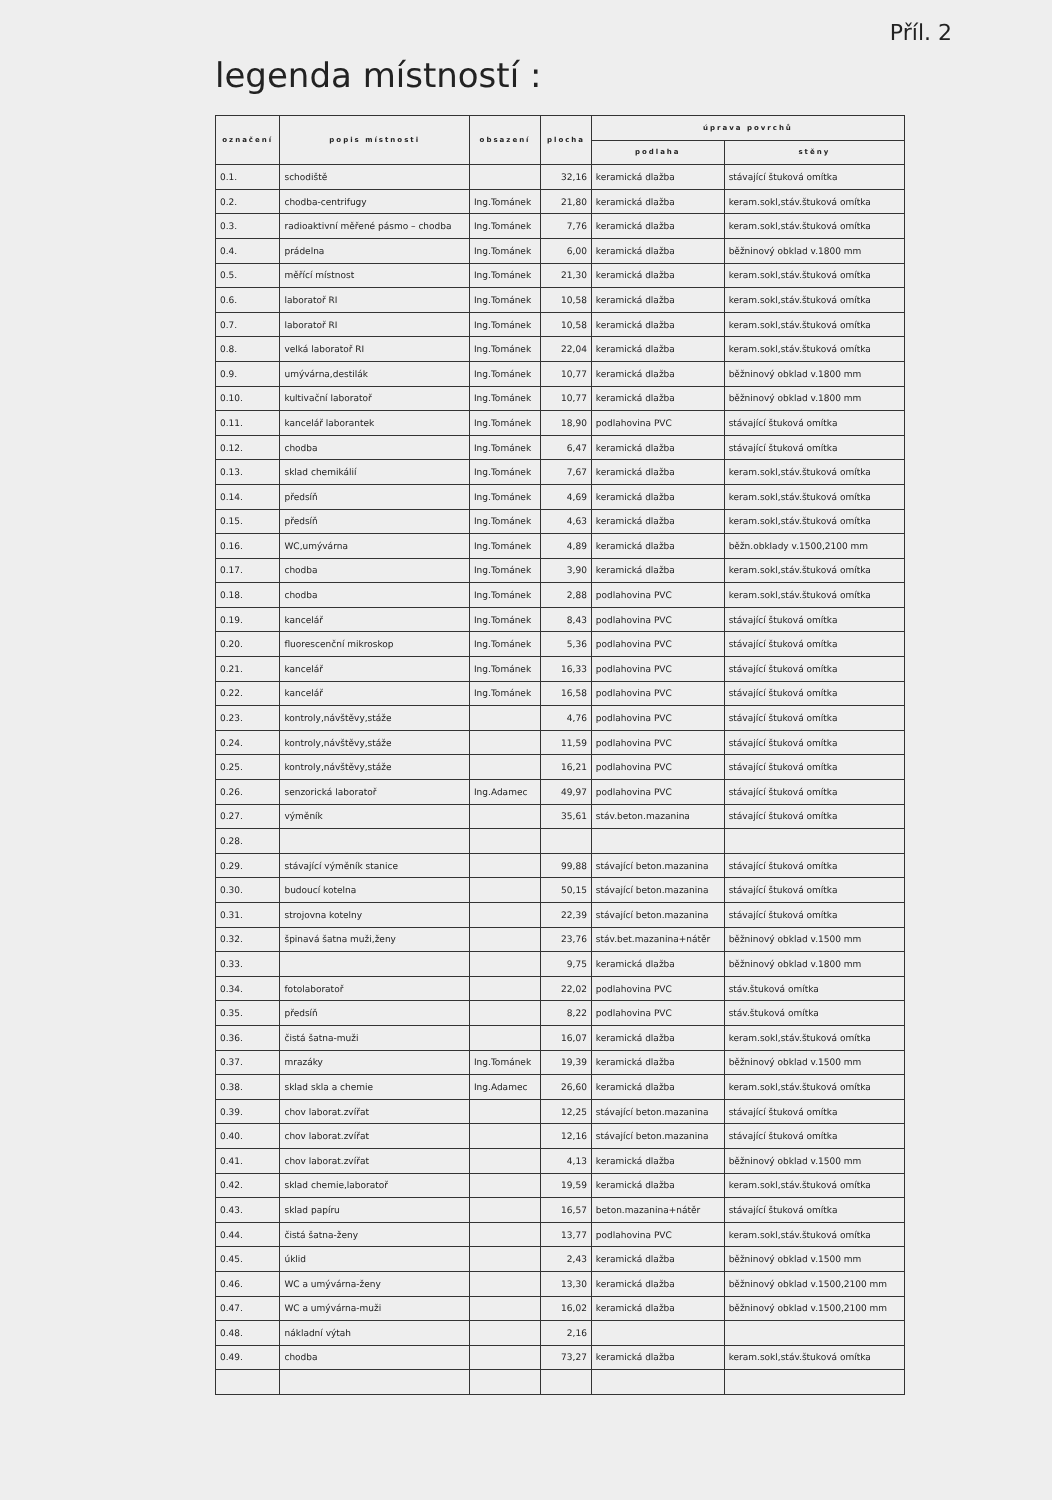Příl. 2
legenda místností :
| označení | popis místnosti | obsazení | plocha | úprava povrchů | |
| --- | --- | --- | --- | --- | --- |
| | | | | podlaha | stěny |
| 0.1. | schodiště | | 32,16 | keramická dlažba | stávající štuková omítka |
| 0.2. | chodba-centrifugy | Ing.Tománek | 21,80 | keramická dlažba | keram.sokl,stáv.štuková omítka |
| 0.3. | radioaktivní měřené pásmo – chodba | Ing.Tománek | 7,76 | keramická dlažba | keram.sokl,stáv.štuková omítka |
| 0.4. | prádelna | Ing.Tománek | 6,00 | keramická dlažba | běžninový obklad v.1800 mm |
| 0.5. | měřící místnost | Ing.Tománek | 21,30 | keramická dlažba | keram.sokl,stáv.štuková omítka |
| 0.6. | laboratoř RI | Ing.Tománek | 10,58 | keramická dlažba | keram.sokl,stáv.štuková omítka |
| 0.7. | laboratoř RI | Ing.Tománek | 10,58 | keramická dlažba | keram.sokl,stáv.štuková omítka |
| 0.8. | velká laboratoř RI | Ing.Tománek | 22,04 | keramická dlažba | keram.sokl,stáv.štuková omítka |
| 0.9. | umývárna,destilák | Ing.Tománek | 10,77 | keramická dlažba | běžninový obklad v.1800 mm |
| 0.10. | kultivační laboratoř | Ing.Tománek | 10,77 | keramická dlažba | běžninový obklad v.1800 mm |
| 0.11. | kancelář laborantek | Ing.Tománek | 18,90 | podlahovina PVC | stávající štuková omítka |
| 0.12. | chodba | Ing.Tománek | 6,47 | keramická dlažba | stávající štuková omítka |
| 0.13. | sklad chemikálií | Ing.Tománek | 7,67 | keramická dlažba | keram.sokl,stáv.štuková omítka |
| 0.14. | předsíň | Ing.Tománek | 4,69 | keramická dlažba | keram.sokl,stáv.štuková omítka |
| 0.15. | předsíň | Ing.Tománek | 4,63 | keramická dlažba | keram.sokl,stáv.štuková omítka |
| 0.16. | WC,umývárna | Ing.Tománek | 4,89 | keramická dlažba | běžn.obklady v.1500,2100 mm |
| 0.17. | chodba | Ing.Tománek | 3,90 | keramická dlažba | keram.sokl,stáv.štuková omítka |
| 0.18. | chodba | Ing.Tománek | 2,88 | podlahovina PVC | keram.sokl,stáv.štuková omítka |
| 0.19. | kancelář | Ing.Tománek | 8,43 | podlahovina PVC | stávající štuková omítka |
| 0.20. | fluorescenční mikroskop | Ing.Tománek | 5,36 | podlahovina PVC | stávající štuková omítka |
| 0.21. | kancelář | Ing.Tománek | 16,33 | podlahovina PVC | stávající štuková omítka |
| 0.22. | kancelář | Ing.Tománek | 16,58 | podlahovina PVC | stávající štuková omítka |
| 0.23. | kontroly,návštěvy,stáže | | 4,76 | podlahovina PVC | stávající štuková omítka |
| 0.24. | kontroly,návštěvy,stáže | | 11,59 | podlahovina PVC | stávající štuková omítka |
| 0.25. | kontroly,návštěvy,stáže | | 16,21 | podlahovina PVC | stávající štuková omítka |
| 0.26. | senzorická laboratoř | Ing.Adamec | 49,97 | podlahovina PVC | stávající štuková omítka |
| 0.27. | výměník | | 35,61 | stáv.beton.mazanina | stávající štuková omítka |
| 0.28. | | | | | |
| 0.29. | stávající výměník stanice | | 99,88 | stávající beton.mazanina | stávající štuková omítka |
| 0.30. | budoucí kotelna | | 50,15 | stávající beton.mazanina | stávající štuková omítka |
| 0.31. | strojovna kotelny | | 22,39 | stávající beton.mazanina | stávající štuková omítka |
| 0.32. | špinavá šatna muži,ženy | | 23,76 | stáv.bet.mazanina+nátěr | běžninový obklad v.1500 mm |
| 0.33. | | | 9,75 | keramická dlažba | běžninový obklad v.1800 mm |
| 0.34. | fotolaboratoř | | 22,02 | podlahovina PVC | stáv.štuková omítka |
| 0.35. | předsíň | | 8,22 | podlahovina PVC | stáv.štuková omítka |
| 0.36. | čistá šatna-muži | | 16,07 | keramická dlažba | keram.sokl,stáv.štuková omítka |
| 0.37. | mrazáky | Ing.Tománek | 19,39 | keramická dlažba | běžninový obklad v.1500 mm |
| 0.38. | sklad skla a chemie | Ing.Adamec | 26,60 | keramická dlažba | keram.sokl,stáv.štuková omítka |
| 0.39. | chov laborat.zvířat | | 12,25 | stávající beton.mazanina | stávající štuková omítka |
| 0.40. | chov laborat.zvířat | | 12,16 | stávající beton.mazanina | stávající štuková omítka |
| 0.41. | chov laborat.zvířat | | 4,13 | keramická dlažba | běžninový obklad v.1500 mm |
| 0.42. | sklad chemie,laboratoř | | 19,59 | keramická dlažba | keram.sokl,stáv.štuková omítka |
| 0.43. | sklad papíru | | 16,57 | beton.mazanina+nátěr | stávající štuková omítka |
| 0.44. | čistá šatna-ženy | | 13,77 | podlahovina PVC | keram.sokl,stáv.štuková omítka |
| 0.45. | úklid | | 2,43 | keramická dlažba | běžninový obklad v.1500 mm |
| 0.46. | WC a umývárna-ženy | | 13,30 | keramická dlažba | běžninový obklad v.1500,2100 mm |
| 0.47. | WC a umývárna-muži | | 16,02 | keramická dlažba | běžninový obklad v.1500,2100 mm |
| 0.48. | nákladní výtah | | 2,16 | | |
| 0.49. | chodba | | 73,27 | keramická dlažba | keram.sokl,stáv.štuková omítka |